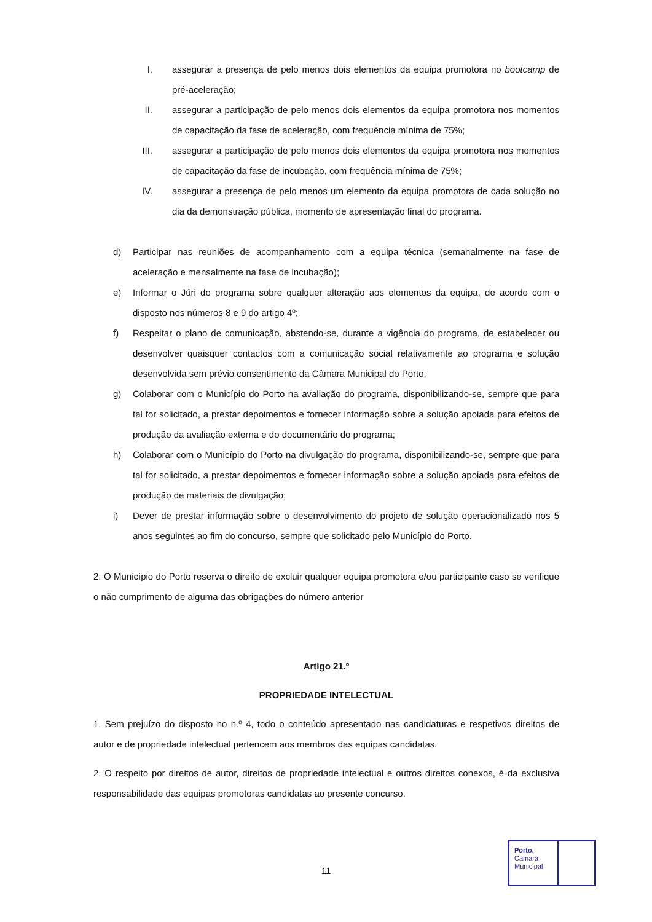I. assegurar a presença de pelo menos dois elementos da equipa promotora no bootcamp de pré-aceleração;
II. assegurar a participação de pelo menos dois elementos da equipa promotora nos momentos de capacitação da fase de aceleração, com frequência mínima de 75%;
III. assegurar a participação de pelo menos dois elementos da equipa promotora nos momentos de capacitação da fase de incubação, com frequência mínima de 75%;
IV. assegurar a presença de pelo menos um elemento da equipa promotora de cada solução no dia da demonstração pública, momento de apresentação final do programa.
d) Participar nas reuniões de acompanhamento com a equipa técnica (semanalmente na fase de aceleração e mensalmente na fase de incubação);
e) Informar o Júri do programa sobre qualquer alteração aos elementos da equipa, de acordo com o disposto nos números 8 e 9 do artigo 4º;
f) Respeitar o plano de comunicação, abstendo-se, durante a vigência do programa, de estabelecer ou desenvolver quaisquer contactos com a comunicação social relativamente ao programa e solução desenvolvida sem prévio consentimento da Câmara Municipal do Porto;
g) Colaborar com o Município do Porto na avaliação do programa, disponibilizando-se, sempre que para tal for solicitado, a prestar depoimentos e fornecer informação sobre a solução apoiada para efeitos de produção da avaliação externa e do documentário do programa;
h) Colaborar com o Município do Porto na divulgação do programa, disponibilizando-se, sempre que para tal for solicitado, a prestar depoimentos e fornecer informação sobre a solução apoiada para efeitos de produção de materiais de divulgação;
i) Dever de prestar informação sobre o desenvolvimento do projeto de solução operacionalizado nos 5 anos seguintes ao fim do concurso, sempre que solicitado pelo Município do Porto.
2. O Município do Porto reserva o direito de excluir qualquer equipa promotora e/ou participante caso se verifique o não cumprimento de alguma das obrigações do número anterior
Artigo 21.º
PROPRIEDADE INTELECTUAL
1. Sem prejuízo do disposto no n.º 4, todo o conteúdo apresentado nas candidaturas e respetivos direitos de autor e de propriedade intelectual pertencem aos membros das equipas candidatas.
2. O respeito por direitos de autor, direitos de propriedade intelectual e outros direitos conexos, é da exclusiva responsabilidade das equipas promotoras candidatas ao presente concurso.
11
Porto.
Câmara
Municipal